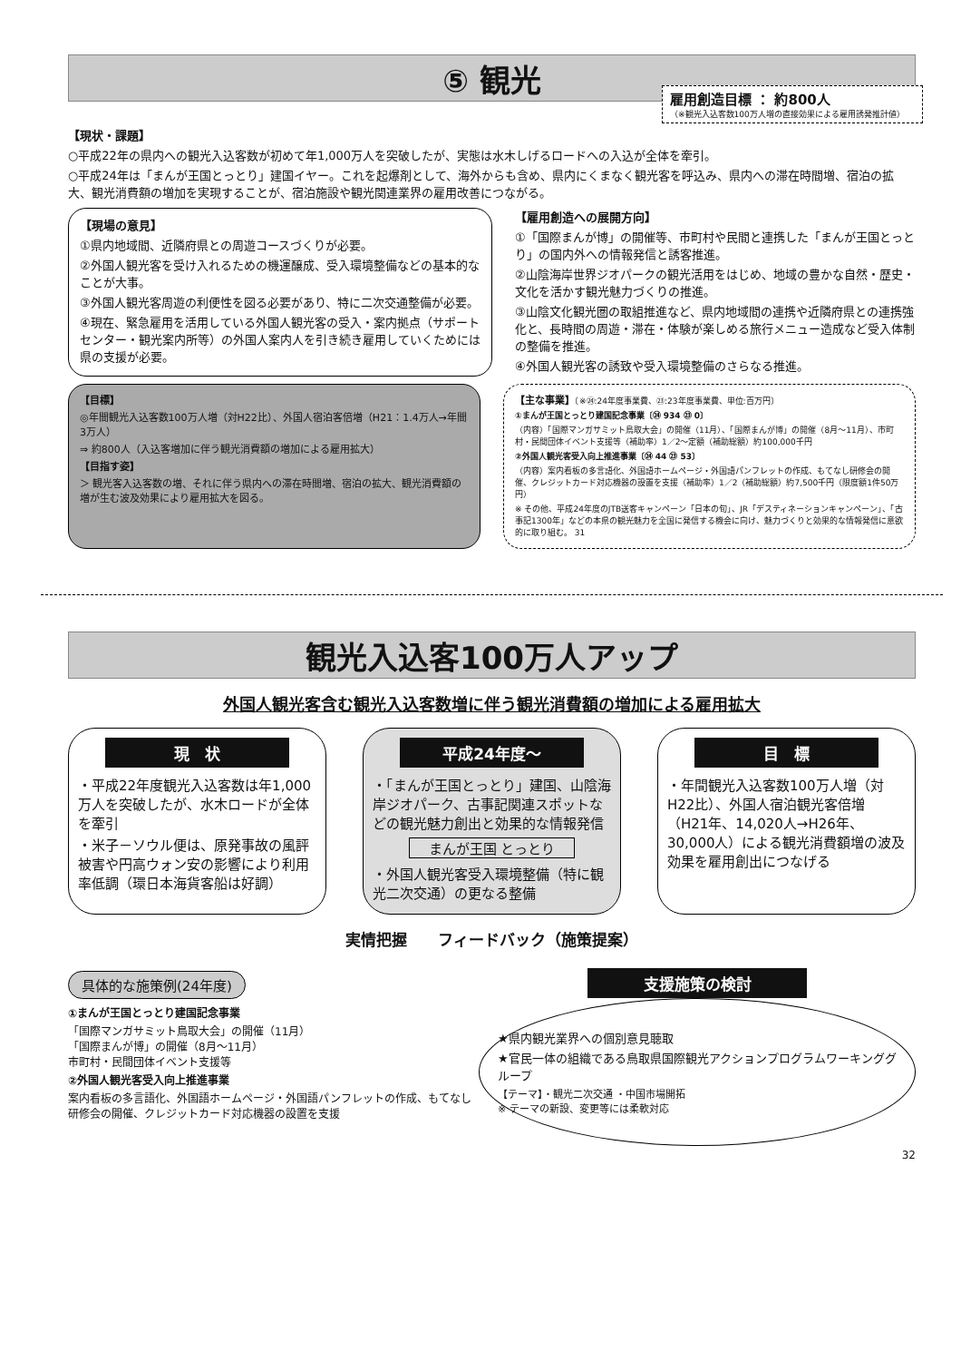⑤ 観光
雇用創造目標 ： 約800人
（※観光入込客数100万人増の直接効果による雇用誘発推計値）
【現状・課題】
○平成22年の県内への観光入込客数が初めて年1,000万人を突破したが、実態は水木しげるロードへの入込が全体を牽引。
○平成24年は「まんが王国とっとり」建国イヤー。これを起爆剤として、海外からも含め、県内にくまなく観光客を呼込み、県内への滞在時間増、宿泊の拡大、観光消費額の増加を実現することが、宿泊施設や観光関連業界の雇用改善につながる。
【現場の意見】
①県内地域間、近隣府県との周遊コースづくりが必要。
②外国人観光客を受け入れるための機運醸成、受入環境整備などの基本的なことが大事。
③外国人観光客周遊の利便性を図る必要があり、特に二次交通整備が必要。
④現在、緊急雇用を活用している外国人観光客の受入・案内拠点（サポートセンター・観光案内所等）の外国人案内人を引き続き雇用していくためには県の支援が必要。
【雇用創造への展開方向】
①「国際まんが博」の開催等、市町村や民間と連携した「まんが王国とっとり」の国内外への情報発信と誘客推進。
②山陰海岸世界ジオパークの観光活用をはじめ、地域の豊かな自然・歴史・文化を活かす観光魅力づくりの推進。
③山陰文化観光圏の取組推進など、県内地域間の連携や近隣府県との連携強化と、長時間の周遊・滞在・体験が楽しめる旅行メニュー造成など受入体制の整備を推進。
④外国人観光客の誘致や受入環境整備のさらなる推進。
【目標】
◎年間観光入込客数100万人増（対H22比）、外国人宿泊客倍増（H21：1.4万人→年間3万人）
⇒ 約800人（入込客増加に伴う観光消費額の増加による雇用拡大）
【目指す姿】
＞ 観光客入込客数の増、それに伴う県内への滞在時間増、宿泊の拡大、観光消費額の増が生む波及効果により雇用拡大を図る。
【主な事業】〔※㉔:24年度事業費、㉓:23年度事業費、単位:百万円〕
①まんが王国とっとり建国記念事業〔㉔ 934 ㉓ 0〕
（内容）「国際マンガサミット鳥取大会」の開催（11月）、「国際まんが博」の開催（8月～11月）、市町村・民間団体イベント支援等（補助率）1／2～定額（補助総額）約100,000千円
②外国人観光客受入向上推進事業〔㉔ 44 ㉓ 53〕
（内容）案内看板の多言語化、外国語ホームページ・外国語パンフレットの作成、もてなし研修会の開催、クレジットカード対応機器の設置を支援（補助率）1／2（補助総額）約7,500千円（限度額1件50万円）
※ その他、平成24年度のJTB送客キャンペーン「日本の旬」、JR「デスティネーションキャンペーン」、「古事記1300年」などの本県の観光魅力を全国に発信する機会に向け、魅力づくりと効果的な情報発信に意欲的に取り組む。 31
観光入込客100万人アップ
外国人観光客含む観光入込客数増に伴う観光消費額の増加による雇用拡大
現　状
・平成22年度観光入込客数は年1,000万人を突破したが、水木ロードが全体を牽引
・米子－ソウル便は、原発事故の風評被害や円高ウォン安の影響により利用率低調（環日本海貨客船は好調）
平成24年度～
・「まんが王国とっとり」建国、山陰海岸ジオパーク、古事記関連スポットなどの観光魅力創出と効果的な情報発信
まんが王国 とっとり
・外国人観光客受入環境整備（特に観光二次交通）の更なる整備
目　標
・年間観光入込客数100万人増（対H22比）、外国人宿泊観光客倍増（H21年、14,020人→H26年、30,000人）による観光消費額増の波及効果を雇用創出につなげる
実情把握　　フィードバック（施策提案）
具体的な施策例(24年度)
①まんが王国とっとり建国記念事業
「国際マンガサミット鳥取大会」の開催（11月）
「国際まんが博」の開催（8月～11月）
市町村・民間団体イベント支援等
②外国人観光客受入向上推進事業
案内看板の多言語化、外国語ホームページ・外国語パンフレットの作成、もてなし研修会の開催、クレジットカード対応機器の設置を支援
支援施策の検討
★県内観光業界への個別意見聴取
★官民一体の組織である鳥取県国際観光アクションプログラムワーキンググループ
【テーマ】・観光二次交通 ・中国市場開拓
※ テーマの新設、変更等には柔軟対応
32